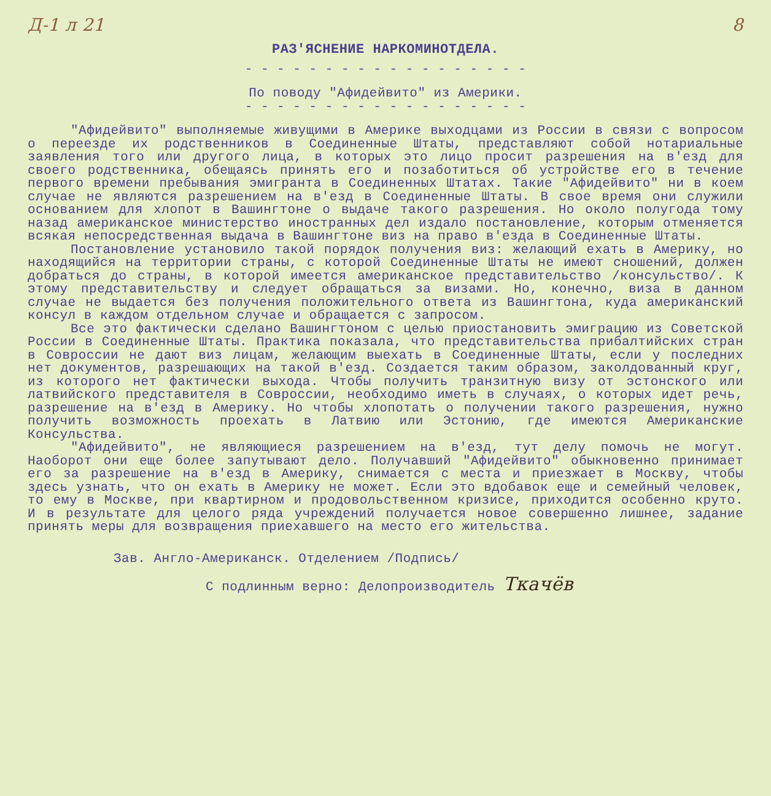Д-1 л 21 8
РАЗ'ЯСНЕНИЕ НАРКОМИНОТДЕЛА.
- - - - - - - - - - - - - - - - - -
По поводу "Афидейвито" из Америки.
- - - - - - - - - - - - - - - - - -
"Афидейвито" выполняемые живущими в Америке выходцами из России в связи с вопросом о переезде их родственников в Соединенные Штаты, представляют собой нотариальные заявления того или другого лица, в которых это лицо просит разрешения на в'езд для своего родственника, обещаясь принять его и позаботиться об устройстве его в течение первого времени пребывания эмигранта в Соединенных Штатах. Такие "Афидейвито" ни в коем случае не являются разрешением на в'езд в Соединенные Штаты. В свое время они служили основанием для хлопот в Вашингтоне о выдаче такого разрешения. Но около полугода тому назад американское министерство иностранных дел издало постановление, которым отменяется всякая непосредственная выдача в Вашингтоне виз на право в'езда в Соединенные Штаты.
Постановление установило такой порядок получения виз: желающий ехать в Америку, но находящийся на территории страны, с которой Соединенные Штаты не имеют сношений, должен добраться до страны, в которой имеется американское представительство /консульство/. К этому представительству и следует обращаться за визами. Но, конечно, виза в данном случае не выдается без получения положительного ответа из Вашингтона, куда американский консул в каждом отдельном случае и обращается с запросом.
Все это фактически сделано Вашингтоном с целью приостановить эмиграцию из Советской России в Соединенные Штаты. Практика показала, что представительства прибалтийских стран в Совроссии не дают виз лицам, желающим выехать в Соединенные Штаты, если у последних нет документов, разрешающих на такой в'езд. Создается таким образом, заколдованный круг, из которого нет фактически выхода. Чтобы получить транзитную визу от эстонского или латвийского представителя в Совроссии, необходимо иметь в случаях, о которых идет речь, разрешение на в'езд в Америку. Но чтобы хлопотать о получении такого разрешения, нужно получить возможность проехать в Латвию или Эстонию, где имеются Американские Консульства.
"Афидейвито", не являющиеся разрешением на в'езд, тут делу помочь не могут. Наоборот они еще более запутывают дело. Получавший "Афидейвито" обыкновенно принимает его за разрешение на в'езд в Америку, снимается с места и приезжает в Москву, чтобы здесь узнать, что он ехать в Америку не может. Если это вдобавок еще и семейный человек, то ему в Москве, при квартирном и продовольственном кризисе, приходится особенно круто. И в результате для целого ряда учреждений получается новое совершенно лишнее, задание принять меры для возвращения приехавшего на место его жительства.
Зав. Англо-Американск. Отделением /Подпись/
С подлинным верно: Делопроизводитель Ткачёв